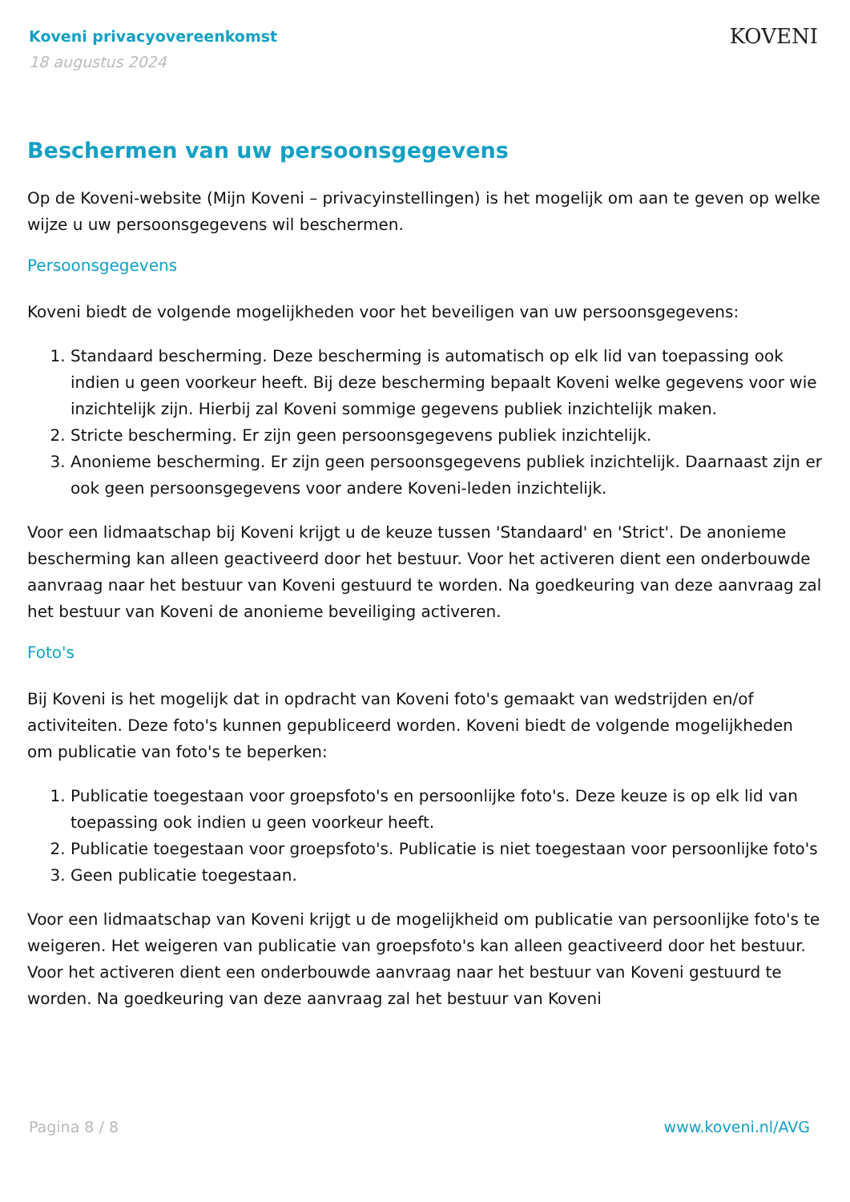Koveni privacyovereenkomst
18 augustus 2024
KOVENI
Beschermen van uw persoonsgegevens
Op de Koveni-website (Mijn Koveni – privacyinstellingen) is het mogelijk om aan te geven op welke wijze u uw persoonsgegevens wil beschermen.
Persoonsgegevens
Koveni biedt de volgende mogelijkheden voor het beveiligen van uw persoonsgegevens:
1. Standaard bescherming. Deze bescherming is automatisch op elk lid van toepassing ook indien u geen voorkeur heeft. Bij deze bescherming bepaalt Koveni welke gegevens voor wie inzichtelijk zijn. Hierbij zal Koveni sommige gegevens publiek inzichtelijk maken.
2. Stricte bescherming. Er zijn geen persoonsgegevens publiek inzichtelijk.
3. Anonieme bescherming. Er zijn geen persoonsgegevens publiek inzichtelijk. Daarnaast zijn er ook geen persoonsgegevens voor andere Koveni-leden inzichtelijk.
Voor een lidmaatschap bij Koveni krijgt u de keuze tussen 'Standaard' en 'Strict'. De anonieme bescherming kan alleen geactiveerd door het bestuur. Voor het activeren dient een onderbouwde aanvraag naar het bestuur van Koveni gestuurd te worden. Na goedkeuring van deze aanvraag zal het bestuur van Koveni de anonieme beveiliging activeren.
Foto's
Bij Koveni is het mogelijk dat in opdracht van Koveni foto's gemaakt van wedstrijden en/of activiteiten. Deze foto's kunnen gepubliceerd worden. Koveni biedt de volgende mogelijkheden om publicatie van foto's te beperken:
1. Publicatie toegestaan voor groepsfoto's en persoonlijke foto's. Deze keuze is op elk lid van toepassing ook indien u geen voorkeur heeft.
2. Publicatie toegestaan voor groepsfoto's. Publicatie is niet toegestaan voor persoonlijke foto's
3. Geen publicatie toegestaan.
Voor een lidmaatschap van Koveni krijgt u de mogelijkheid om publicatie van persoonlijke foto's te weigeren. Het weigeren van publicatie van groepsfoto's kan alleen geactiveerd door het bestuur. Voor het activeren dient een onderbouwde aanvraag naar het bestuur van Koveni gestuurd te worden. Na goedkeuring van deze aanvraag zal het bestuur van Koveni
Pagina 8 / 8 www.koveni.nl/AVG